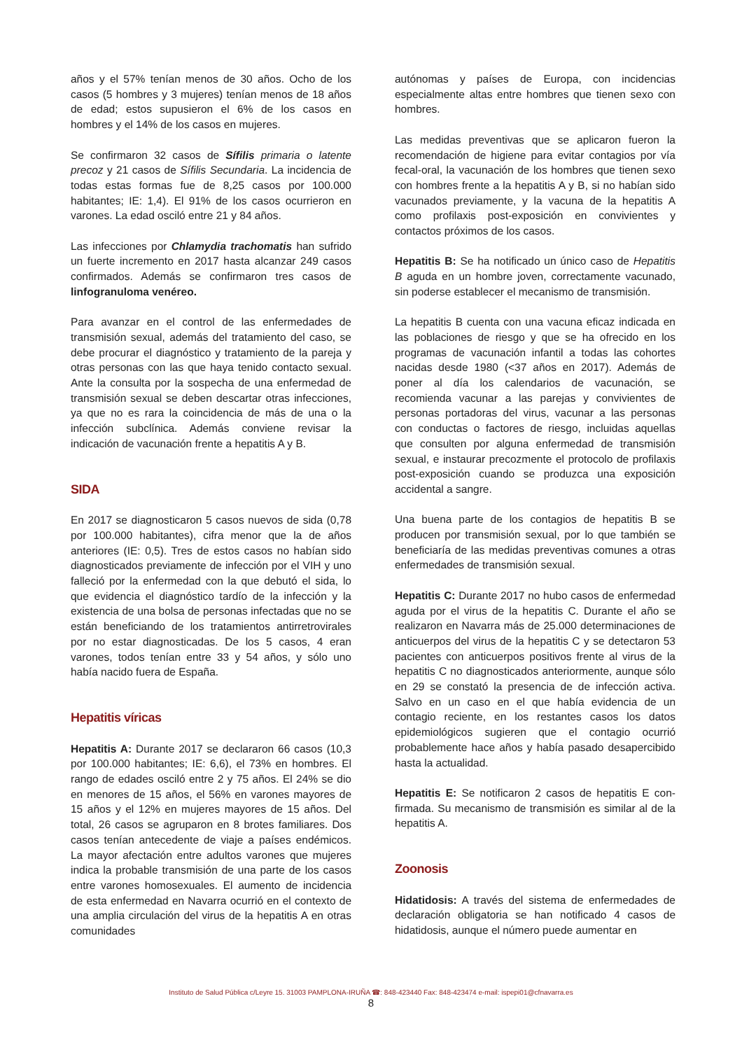años y el 57% tenían menos de 30 años. Ocho de los casos (5 hombres y 3 mujeres) tenían menos de 18 años de edad; estos supusieron el 6% de los casos en hombres y el 14% de los casos en mujeres.
Se confirmaron 32 casos de Sífilis primaria o latente precoz y 21 casos de Sífilis Secundaria. La incidencia de todas estas formas fue de 8,25 casos por 100.000 habitantes; IE: 1,4). El 91% de los casos ocurrieron en varones. La edad osciló entre 21 y 84 años.
Las infecciones por Chlamydia trachomatis han sufrido un fuerte incremento en 2017 hasta alcanzar 249 casos confirmados. Además se confirmaron tres casos de linfogranuloma venéreo.
Para avanzar en el control de las enfermedades de transmisión sexual, además del tratamiento del caso, se debe procurar el diagnóstico y tratamiento de la pareja y otras personas con las que haya tenido contacto sexual. Ante la consulta por la sospecha de una enfermedad de transmisión sexual se deben descartar otras infecciones, ya que no es rara la coincidencia de más de una o la infección subclínica. Además conviene revisar la indicación de vacunación frente a hepatitis A y B.
SIDA
En 2017 se diagnosticaron 5 casos nuevos de sida (0,78 por 100.000 habitantes), cifra menor que la de años anteriores (IE: 0,5). Tres de estos casos no habían sido diagnosticados previamente de infección por el VIH y uno falleció por la enfermedad con la que debutó el sida, lo que evidencia el diagnóstico tardío de la infección y la existencia de una bolsa de personas infectadas que no se están beneficiando de los tratamientos antirretrovirales por no estar diagnosticadas. De los 5 casos, 4 eran varones, todos tenían entre 33 y 54 años, y sólo uno había nacido fuera de España.
Hepatitis víricas
Hepatitis A: Durante 2017 se declararon 66 casos (10,3 por 100.000 habitantes; IE: 6,6), el 73% en hombres. El rango de edades osciló entre 2 y 75 años. El 24% se dio en menores de 15 años, el 56% en varones mayores de 15 años y el 12% en mujeres mayores de 15 años. Del total, 26 casos se agruparon en 8 brotes familiares. Dos casos tenían antecedente de viaje a países endémicos. La mayor afectación entre adultos varones que mujeres indica la probable transmisión de una parte de los casos entre varones homosexuales. El aumento de incidencia de esta enfermedad en Navarra ocurrió en el contexto de una amplia circulación del virus de la hepatitis A en otras comunidades
autónomas y países de Europa, con incidencias especialmente altas entre hombres que tienen sexo con hombres.
Las medidas preventivas que se aplicaron fueron la recomendación de higiene para evitar contagios por vía fecal-oral, la vacunación de los hombres que tienen sexo con hombres frente a la hepatitis A y B, si no habían sido vacunados previamente, y la vacuna de la hepatitis A como profilaxis post-exposición en convivientes y contactos próximos de los casos.
Hepatitis B: Se ha notificado un único caso de Hepatitis B aguda en un hombre joven, correctamente vacunado, sin poderse establecer el mecanismo de transmisión.
La hepatitis B cuenta con una vacuna eficaz indicada en las poblaciones de riesgo y que se ha ofrecido en los programas de vacunación infantil a todas las cohortes nacidas desde 1980 (<37 años en 2017). Además de poner al día los calendarios de vacunación, se recomienda vacunar a las parejas y convivientes de personas portadoras del virus, vacunar a las personas con conductas o factores de riesgo, incluidas aquellas que consulten por alguna enfermedad de transmisión sexual, e instaurar precozmente el protocolo de profilaxis post-exposición cuando se produzca una exposición accidental a sangre.
Una buena parte de los contagios de hepatitis B se producen por transmisión sexual, por lo que también se beneficiaría de las medidas preventivas comunes a otras enfermedades de transmisión sexual.
Hepatitis C: Durante 2017 no hubo casos de enfermedad aguda por el virus de la hepatitis C. Durante el año se realizaron en Navarra más de 25.000 determinaciones de anticuerpos del virus de la hepatitis C y se detectaron 53 pacientes con anticuerpos positivos frente al virus de la hepatitis C no diagnosticados anteriormente, aunque sólo en 29 se constató la presencia de de infección activa. Salvo en un caso en el que había evidencia de un contagio reciente, en los restantes casos los datos epidemiológicos sugieren que el contagio ocurrió probablemente hace años y había pasado desapercibido hasta la actualidad.
Hepatitis E: Se notificaron 2 casos de hepatitis E con-firmada. Su mecanismo de transmisión es similar al de la hepatitis A.
Zoonosis
Hidatidosis: A través del sistema de enfermedades de declaración obligatoria se han notificado 4 casos de hidatidosis, aunque el número puede aumentar en
Instituto de Salud Pública c/Leyre 15. 31003 PAMPLONA-IRUÑA ☎: 848-423440 Fax: 848-423474 e-mail: ispepi01@cfnavarra.es
8